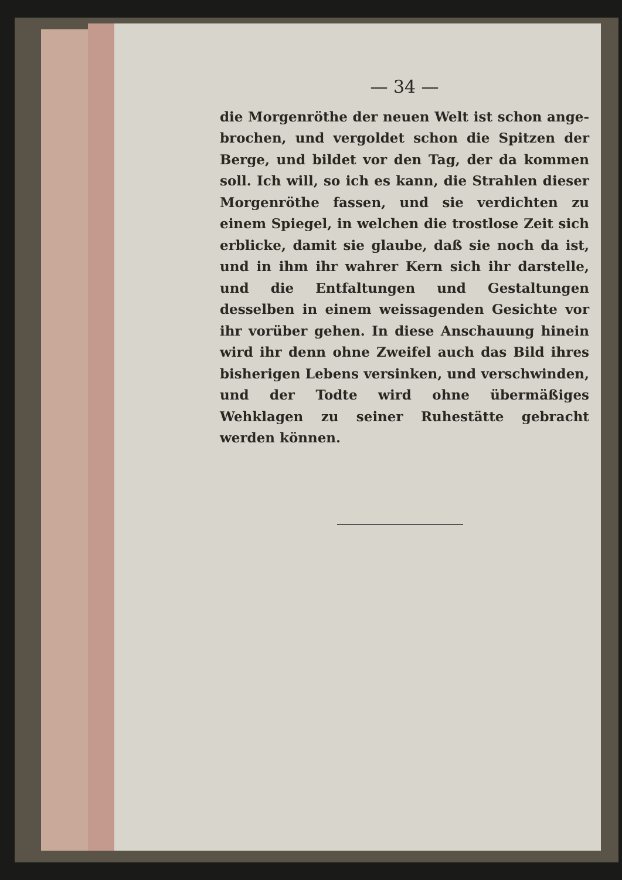— 34 —
die Morgenröthe der neuen Welt ist schon ange- brochen, und vergoldet schon die Spitzen der Berge, und bildet vor den Tag, der da kommen soll. Ich will, so ich es kann, die Strahlen dieser Morgenröthe fassen, und sie verdichten zu einem Spiegel, in welchen die trostlose Zeit sich erblicke, damit sie glaube, daß sie noch da ist, und in ihm ihr wahrer Kern sich ihr darstelle, und die Entfaltungen und Gestaltungen desselben in einem weissagenden Gesichte vor ihr vorüber gehen. In diese Anschauung hinein wird ihr denn ohne Zweifel auch das Bild ihres bisherigen Lebens versinken, und verschwinden, und der Todte wird ohne übermäßiges Wehklagen zu seiner Ruhestätte gebracht werden können.